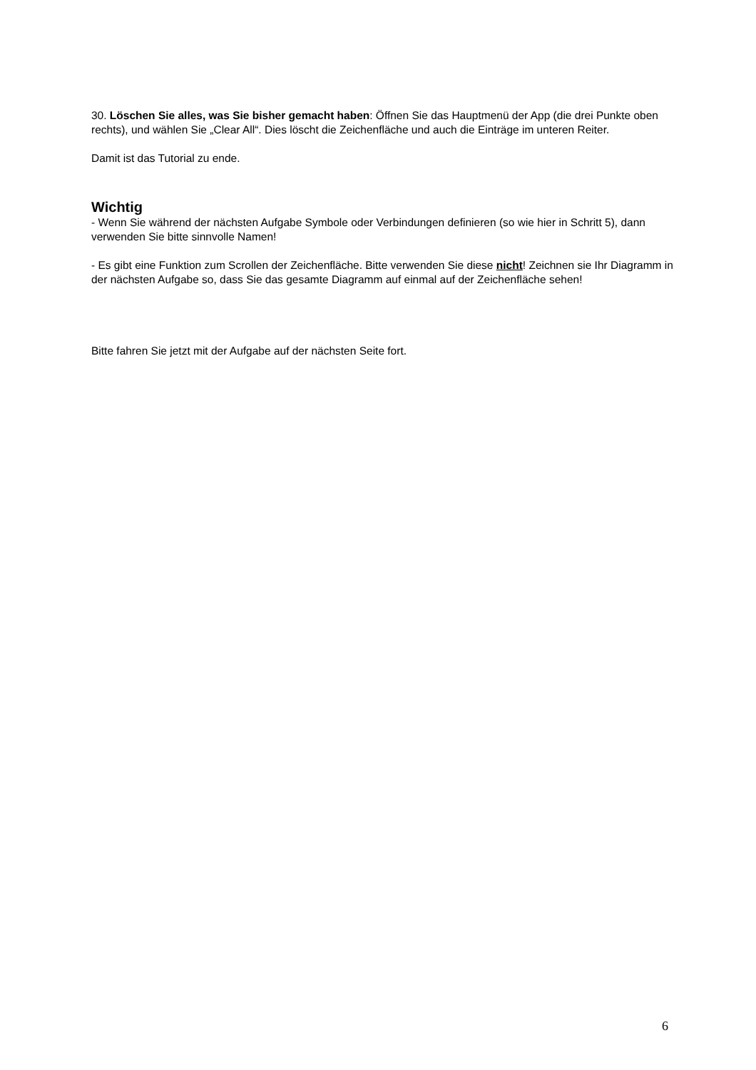30. Löschen Sie alles, was Sie bisher gemacht haben: Öffnen Sie das Hauptmenü der App (die drei Punkte oben rechts), und wählen Sie „Clear All“. Dies löscht die Zeichenfläche und auch die Einträge im unteren Reiter.
Damit ist das Tutorial zu ende.
Wichtig
- Wenn Sie während der nächsten Aufgabe Symbole oder Verbindungen definieren (so wie hier in Schritt 5), dann verwenden Sie bitte sinnvolle Namen!
- Es gibt eine Funktion zum Scrollen der Zeichenfläche. Bitte verwenden Sie diese nicht! Zeichnen sie Ihr Diagramm in der nächsten Aufgabe so, dass Sie das gesamte Diagramm auf einmal auf der Zeichenfläche sehen!
Bitte fahren Sie jetzt mit der Aufgabe auf der nächsten Seite fort.
6